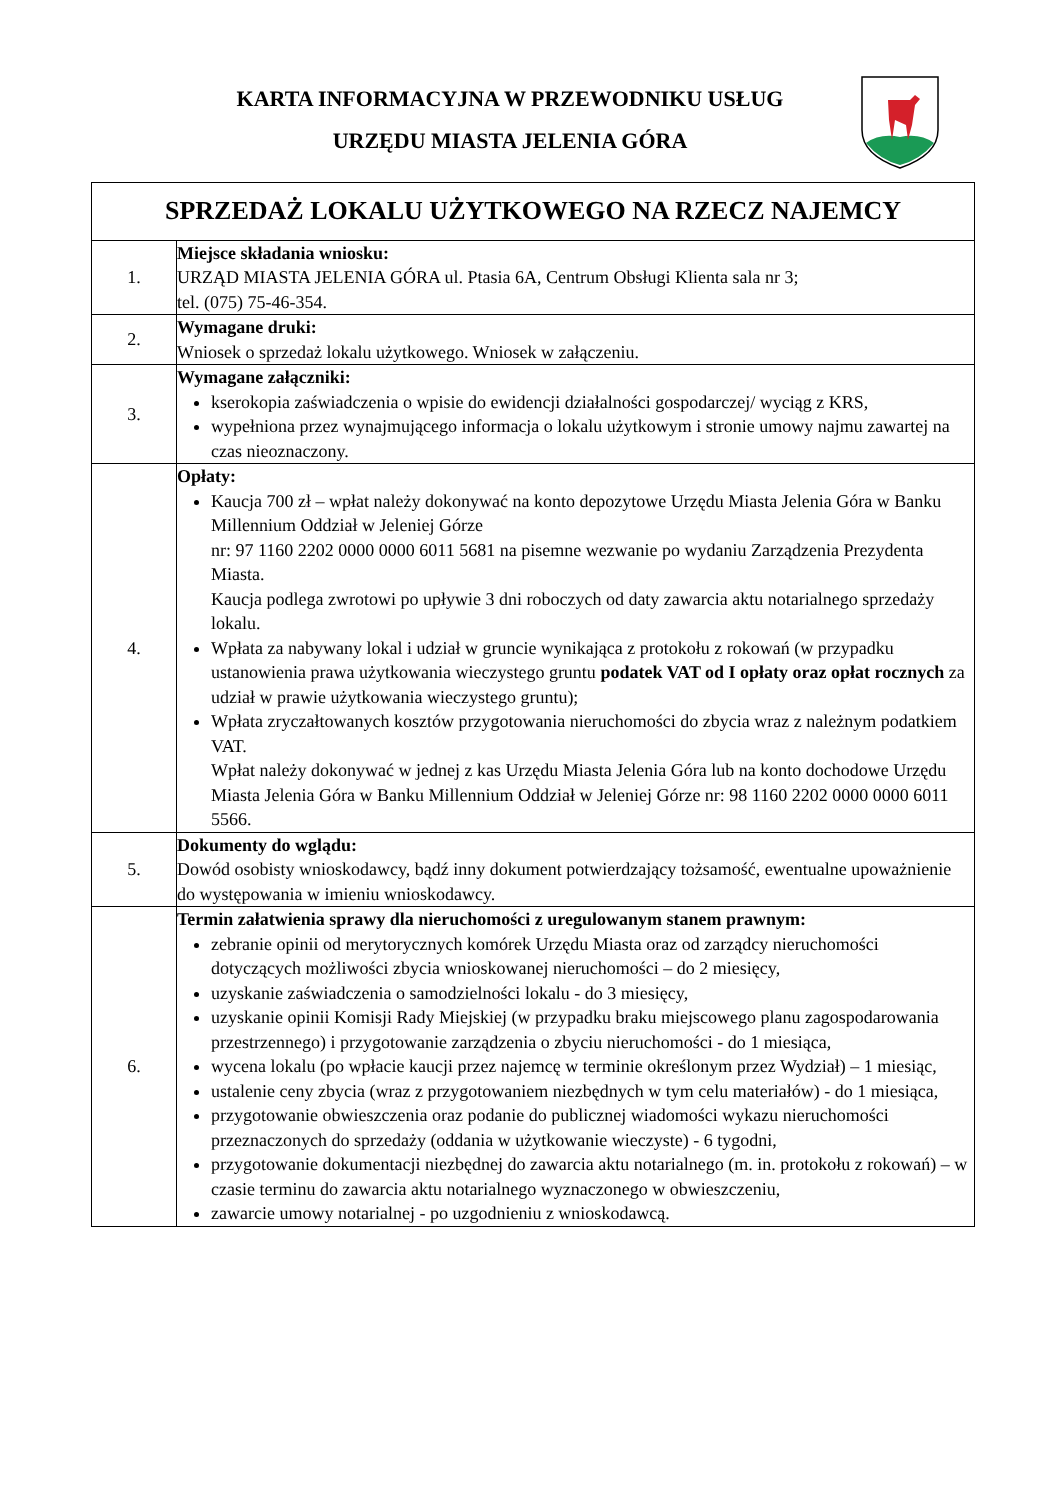KARTA INFORMACYJNA W PRZEWODNIKU USŁUG
URZĘDU MIASTA JELENIA GÓRA
| SPRZEDAŻ LOKALU UŻYTKOWEGO NA RZECZ NAJEMCY | |
| --- | --- |
| 1. | Miejsce składania wniosku: URZĄD MIASTA JELENIA GÓRA ul. Ptasia 6A, Centrum Obsługi Klienta sala nr 3; tel. (075) 75-46-354. |
| 2. | Wymagane druki: Wniosek o sprzedaż lokalu użytkowego. Wniosek w załączeniu. |
| 3. | Wymagane załączniki: kserokopia zaświadczenia o wpisie do ewidencji działalności gospodarczej/ wyciąg z KRS, wypełniona przez wynajmującego informacja o lokalu użytkowym i stronie umowy najmu zawartej na czas nieoznaczony. |
| 4. | Opłaty: Kaucja 700 zł – wpłat należy dokonywać na konto depozytowe Urzędu Miasta Jelenia Góra w Banku Millennium Oddział w Jeleniej Górze nr: 97 1160 2202 0000 0000 6011 5681 na pisemne wezwanie po wydaniu Zarządzenia Prezydenta Miasta. Kaucja podlega zwrotowi po upływie 3 dni roboczych od daty zawarcia aktu notarialnego sprzedaży lokalu. Wpłata za nabywany lokal i udział w gruncie wynikająca z protokołu z rokowań (w przypadku ustanowienia prawa użytkowania wieczystego gruntu podatek VAT od I opłaty oraz opłat rocznych za udział w prawie użytkowania wieczystego gruntu); Wpłata zryczałtowanych kosztów przygotowania nieruchomości do zbycia wraz z należnym podatkiem VAT. Wpłat należy dokonywać w jednej z kas Urzędu Miasta Jelenia Góra lub na konto dochodowe Urzędu Miasta Jelenia Góra w Banku Millennium Oddział w Jeleniej Górze nr: 98 1160 2202 0000 0000 6011 5566. |
| 5. | Dokumenty do wglądu: Dowód osobisty wnioskodawcy, bądź inny dokument potwierdzający tożsamość, ewentualne upoważnienie do występowania w imieniu wnioskodawcy. |
| 6. | Termin załatwienia sprawy dla nieruchomości z uregulowanym stanem prawnym: zebranie opinii od merytorycznych komórek Urzędu Miasta oraz od zarządcy nieruchomości dotyczących możliwości zbycia wnioskowanej nieruchomości – do 2 miesięcy, uzyskanie zaświadczenia o samodzielności lokalu - do 3 miesięcy, uzyskanie opinii Komisji Rady Miejskiej (w przypadku braku miejscowego planu zagospodarowania przestrzennego) i przygotowanie zarządzenia o zbyciu nieruchomości - do 1 miesiąca, wycena lokalu (po wpłacie kaucji przez najemcę w terminie określonym przez Wydział) – 1 miesiąc, ustalenie ceny zbycia (wraz z przygotowaniem niezbędnych w tym celu materiałów) - do 1 miesiąca, przygotowanie obwieszczenia oraz podanie do publicznej wiadomości wykazu nieruchomości przeznaczonych do sprzedaży (oddania w użytkowanie wieczyste) - 6 tygodni, przygotowanie dokumentacji niezbędnej do zawarcia aktu notarialnego (m. in. protokołu z rokowań) – w czasie terminu do zawarcia aktu notarialnego wyznaczonego w obwieszczeniu, zawarcie umowy notarialnej - po uzgodnieniu z wnioskodawcą. |